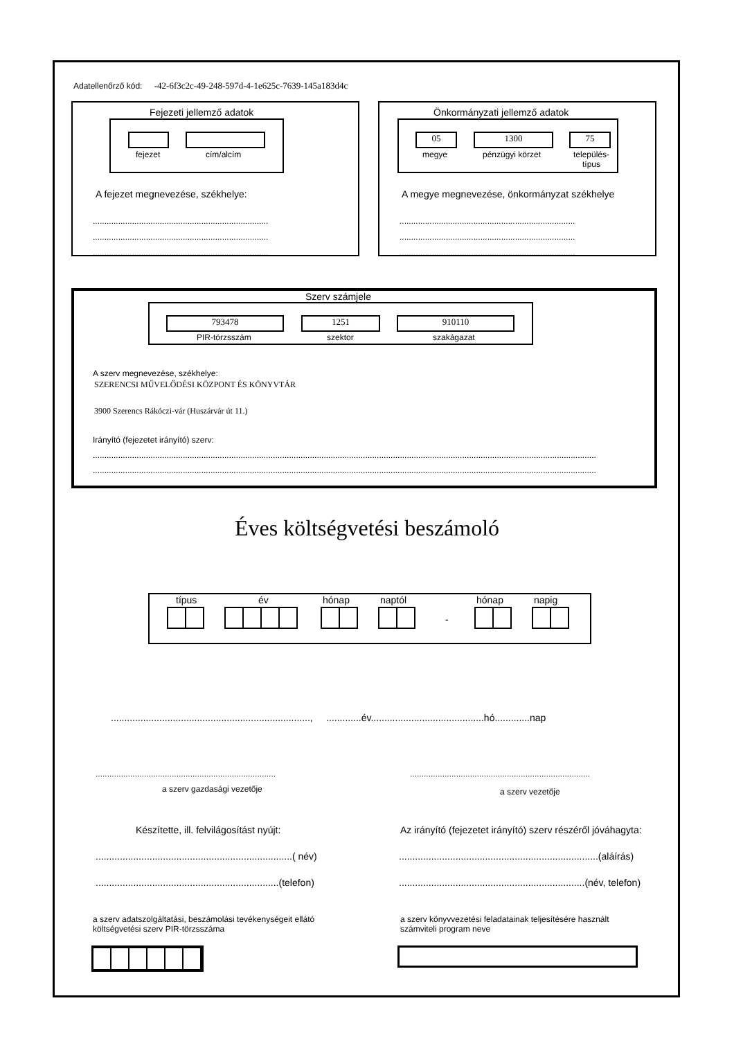Adatellenőrző kód: -42-6f3c2c-49-248-597d-4-1e625c-7639-145a183d4c
Fejezeti jellemző adatok
fejezet cím/alcím
A fejezet megnevezése, székhelye:
............................................................................
............................................................................
............................................................................
Önkormányzati jellemző adatok
05 1300 75
megye pénzügyi körzet
település-
típus
A megye megnevezése, önkormányzat székhelye
............................................................................
............................................................................
............................................................................
Szerv számjele
793478 1251 910110
PIR-törzsszám szektor szakágazat
A szerv megnevezése, székhelye:
SZERENCSI MŰVELŐDÉSI KÖZPONT ÉS KÖNYVTÁR
3900 Szerencs Rákóczi-vár (Huszárvár út 11.)
Irányító (fejezetet irányító) szerv:
..........................................................................................................................................................................................................................
..........................................................................................................................................................................................................................
Éves költségvetési beszámoló
típus év hónap naptól hónap napig
-
.........................................................................., .............év..........................................hó.............nap
..............................................................................
a szerv gazdasági vezetője
..............................................................................
a szerv vezetője
Készítette, ill. felvilágosítást nyújt:
Az irányító (fejezetet irányító) szerv részéről jóváhagyta:
.........................................................................( név)
..........................................................................(aláírás)
....................................................................(telefon)
.....................................................................(név, telefon)
a szerv adatszolgáltatási, beszámolási tevékenységeit ellátó
költségvetési szerv PIR-törzsszáma
a szerv könyvvezetési feladatainak teljesítésére használt
számviteli program neve